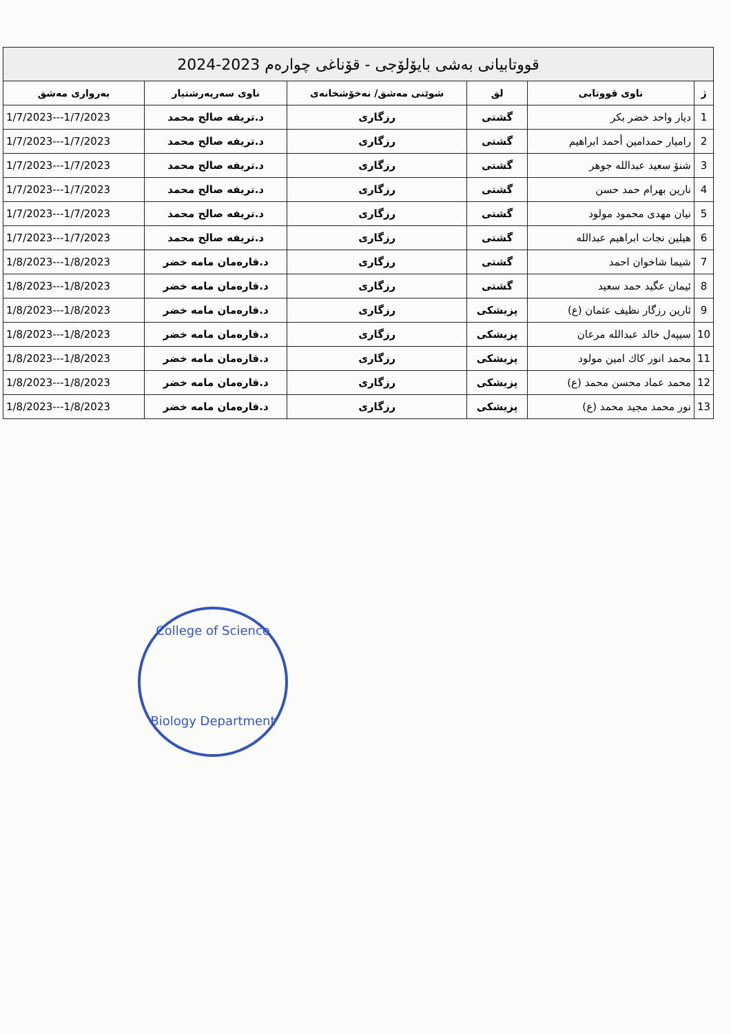| قووتابیانی بەشی بایۆلۆجی - قۆناغی چوارەم 2023-2024 | | | | | |
| ژ | ناوی قووتابی | لق | شوێنی مەشق/ نەخۆشخانەی | ناوی سەرپەرشتیار | بەرواری مەشق |
| 1 | دیار واحد خضر بکر | گشتی | رزگاری | د.تریفە صالح محمد | 1/7/2023---1/7/2023 |
| 2 | رامیار حمدامین أحمد ابراهیم | گشتی | رزگاری | د.تریفە صالح محمد | 1/7/2023---1/7/2023 |
| 3 | شنۆ سعید عبدالله جوهر | گشتی | رزگاری | د.تریفە صالح محمد | 1/7/2023---1/7/2023 |
| 4 | نارین بهرام حمد حسن | گشتی | رزگاری | د.تریفە صالح محمد | 1/7/2023---1/7/2023 |
| 5 | نیان مهدی محمود مولود | گشتی | رزگاری | د.تریفە صالح محمد | 1/7/2023---1/7/2023 |
| 6 | هیلین نجات ابراهیم عبدالله | گشتی | رزگاری | د.تریفە صالح محمد | 1/7/2023---1/7/2023 |
| 7 | شیما شاخوان احمد | گشتی | رزگاری | د.قارەمان مامە خضر | 1/8/2023---1/8/2023 |
| 8 | ئیمان عگید حمد سعید | گشتی | رزگاری | د.قارەمان مامە خضر | 1/8/2023---1/8/2023 |
| 9 | ئارین رزگار نظیف عثمان (ع) | پزیشکی | رزگاری | د.قارەمان مامە خضر | 1/8/2023---1/8/2023 |
| 10 | سیپەل خالد عبدالله مرعان | پزیشکی | رزگاری | د.قارەمان مامە خضر | 1/8/2023---1/8/2023 |
| 11 | محمد انور کاك امین مولود | پزیشکی | رزگاری | د.قارەمان مامە خضر | 1/8/2023---1/8/2023 |
| 12 | محمد عماد محسن محمد (ع) | پزیشکی | رزگاری | د.قارەمان مامە خضر | 1/8/2023---1/8/2023 |
| 13 | نور محمد مجید محمد (ع) | پزیشکی | رزگاری | د.قارەمان مامە خضر | 1/8/2023---1/8/2023 |
College of Science
Biology Department